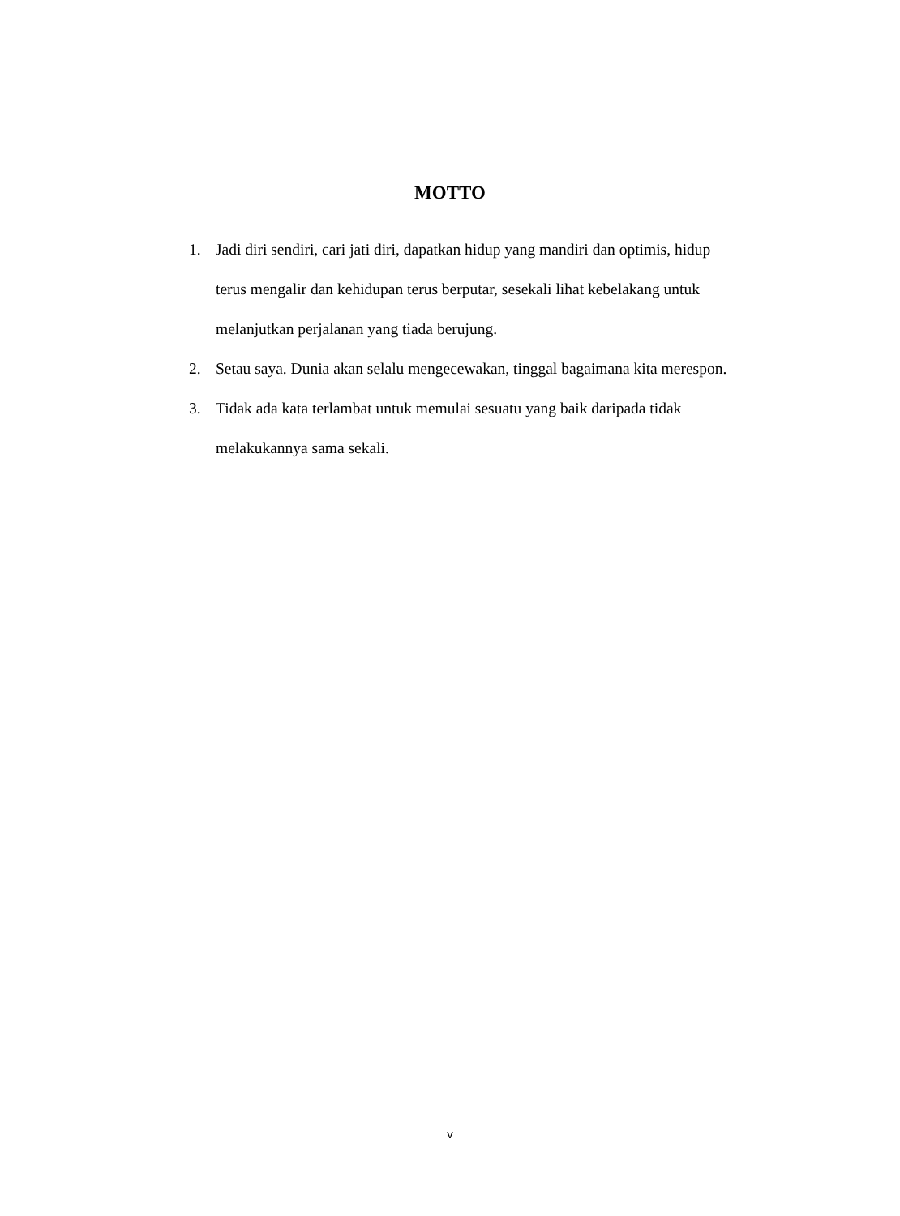MOTTO
1. Jadi diri sendiri, cari jati diri, dapatkan hidup yang mandiri dan optimis, hidup terus mengalir dan kehidupan terus berputar, sesekali lihat kebelakang untuk melanjutkan perjalanan yang tiada berujung.
2. Setau saya. Dunia akan selalu mengecewakan, tinggal bagaimana kita merespon.
3. Tidak ada kata terlambat untuk memulai sesuatu yang baik daripada tidak melakukannya sama sekali.
v